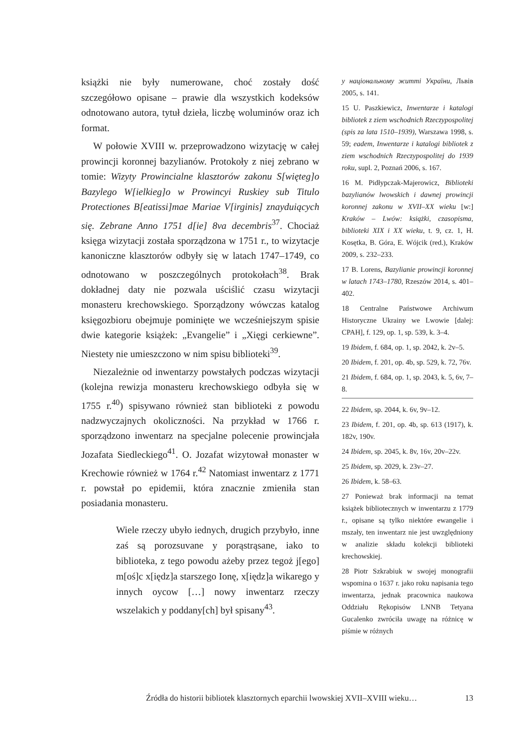książki nie były numerowane, choć zostały dość szczegółowo opisane – prawie dla wszystkich kodeksów odnotowano autora, tytuł dzieła, liczbę woluminów oraz ich format.
W połowie XVIII w. przeprowadzono wizytację w całej prowincji koronnej bazylianów. Protokoły z niej zebrano w tomie: Wizyty Prowincialne klasztorów zakonu S[więteg]o Bazylego W[ielkieg]o w Prowincyi Ruskiey sub Titulo Protectiones B[eatissi]mae Mariae V[irginis] znayduiących się. Zebrane Anno 1751 d[ie] 8va decembris<sup>37</sup>. Chociaż księga wizytacji została sporządzona w 1751 r., to wizytacje kanoniczne klasztorów odbyły się w latach 1747–1749, co odnotowano w poszczególnych protokołach<sup>38</sup>. Brak dokładnej daty nie pozwala uściślić czasu wizytacji monasteru krechowskiego. Sporządzony wówczas katalog księgozbioru obejmuje pominięte we wcześniejszym spisie dwie kategorie książek: „Evangelie” i „Xięgi cerkiewne”. Niestety nie umieszczono w nim spisu biblioteki<sup>39</sup>.
Niezależnie od inwentarzy powstałych podczas wizytacji (kolejna rewizja monasteru krechowskiego odbyła się w 1755 r.<sup>40</sup>) spisywano również stan biblioteki z powodu nadzwyczajnych okoliczności. Na przykład w 1766 r. sporządzono inwentarz na specjalne polecenie prowincjała Jozafata Siedleckiego<sup>41</sup>. O. Jozafat wizytował monaster w Krechowie również w 1764 r.<sup>42</sup> Natomiast inwentarz z 1771 r. powstał po epidemii, która znacznie zmieniła stan posiadania monasteru.
Wiele rzeczy ubyło iednych, drugich przybyło, inne zaś są porozsuvane y porąstrąsane, iako to biblioteka, z tego powodu ażeby przez tegoż j[ego] m[oś]c x[iędz]a starszego Ionę, x[iędz]a wikarego y innych oycow […] nowy inwentarz rzeczy wszelakich y poddany[ch] był spisany<sup>43</sup>.
у національному житті України, Львів 2005, s. 141.
15 U. Paszkiewicz, Inwentarze i katalogi bibliotek z ziem wschodnich Rzeczypospolitej (spis za lata 1510–1939), Warszawa 1998, s. 59; eadem, Inwentarze i katalogi bibliotek z ziem wschodnich Rzeczypospolitej do 1939 roku, supl. 2, Poznań 2006, s. 167.
16 M. Pidłypczak-Majerowicz, Biblioteki bazylianów lwowskich i dawnej prowincji koronnej zakonu w XVII–XX wieku [w:] Kraków – Lwów: książki, czasopisma, biblioteki XIX i XX wieku, t. 9, cz. 1, H. Kosętka, B. Góra, E. Wójcik (red.), Kraków 2009, s. 232–233.
17 B. Lorens, Bazylianie prowincji koronnej w latach 1743–1780, Rzeszów 2014, s. 401–402.
18 Centralne Państwowe Archiwum Historyczne Ukrainy we Lwowie [dalej: CPAH], f. 129, op. 1, sp. 539, k. 3–4.
19 Ibidem, f. 684, op. 1, sp. 2042, k. 2v–5.
20 Ibidem, f. 201, op. 4b, sp. 529, k. 72, 76v.
21 Ibidem, f. 684, op. 1, sp. 2043, k. 5, 6v, 7–8.
22 Ibidem, sp. 2044, k. 6v, 9v–12.
23 Ibidem, f. 201, op. 4b, sp. 613 (1917), k. 182v, 190v.
24 Ibidem, sp. 2045, k. 8v, 16v, 20v–22v.
25 Ibidem, sp. 2029, k. 23v–27.
26 Ibidem, k. 58–63.
27 Ponieważ brak informacji na temat książek bibliotecznych w inwentarzu z 1779 r., opisane są tylko niektóre ewangelie i mszały, ten inwentarz nie jest uwzględniony w analizie składu kolekcji biblioteki krechowskiej.
28 Piotr Szkrabiuk w swojej monografii wspomina o 1637 r. jako roku napisania tego inwentarza, jednak pracownica naukowa Oddziału Rękopisów LNNB Tetyana Gucalenko zwróciła uwagę na różnicę w piśmie w różnych
Źródła do historii bibliotek klasztornych eparchii lwowskiej XVII–XVIII wieku… 13